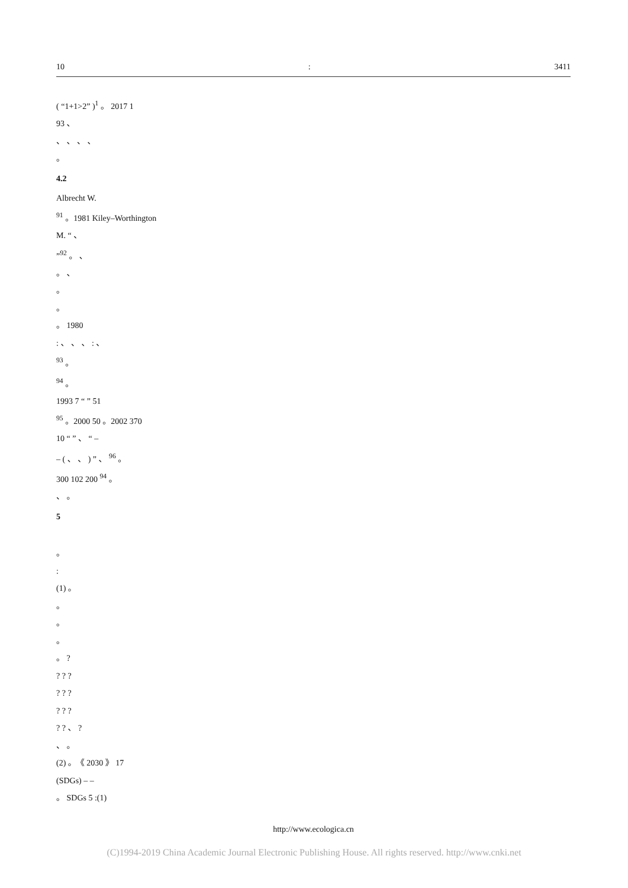10: 3411
( “1+1>2” )<sup>1</sup> 。 2017 1
93 、
、 、 、 、
。
4.2
Albrecht W.
<sup>91</sup> 。1981 Kiley–Worthington
M. “ 、
”<sup>92</sup> 。 、
。 、
。
。
。 1980
: 、 、 、 : 、
<sup>93</sup> 。
<sup>94</sup> 。
1993 7 “ ” 51
<sup>95</sup> 。2000 50 。2002 370
10 “ ” 、 “ –
– ( 、 、 ) ” 、 <sup>96</sup> 。
300 102 200 <sup>94</sup> 。
、 。
5
。
:
(1) 。
。
。
。
。 ?
? ? ?
? ? ?
? ? ?
? ? 、 ?
、 。
(2) 。《 2030 》 17
(SDGs) – –
。 SDGs 5 :(1)
http://www.ecologica.cn
(C)1994-2019 China Academic Journal Electronic Publishing House. All rights reserved. http://www.cnki.net